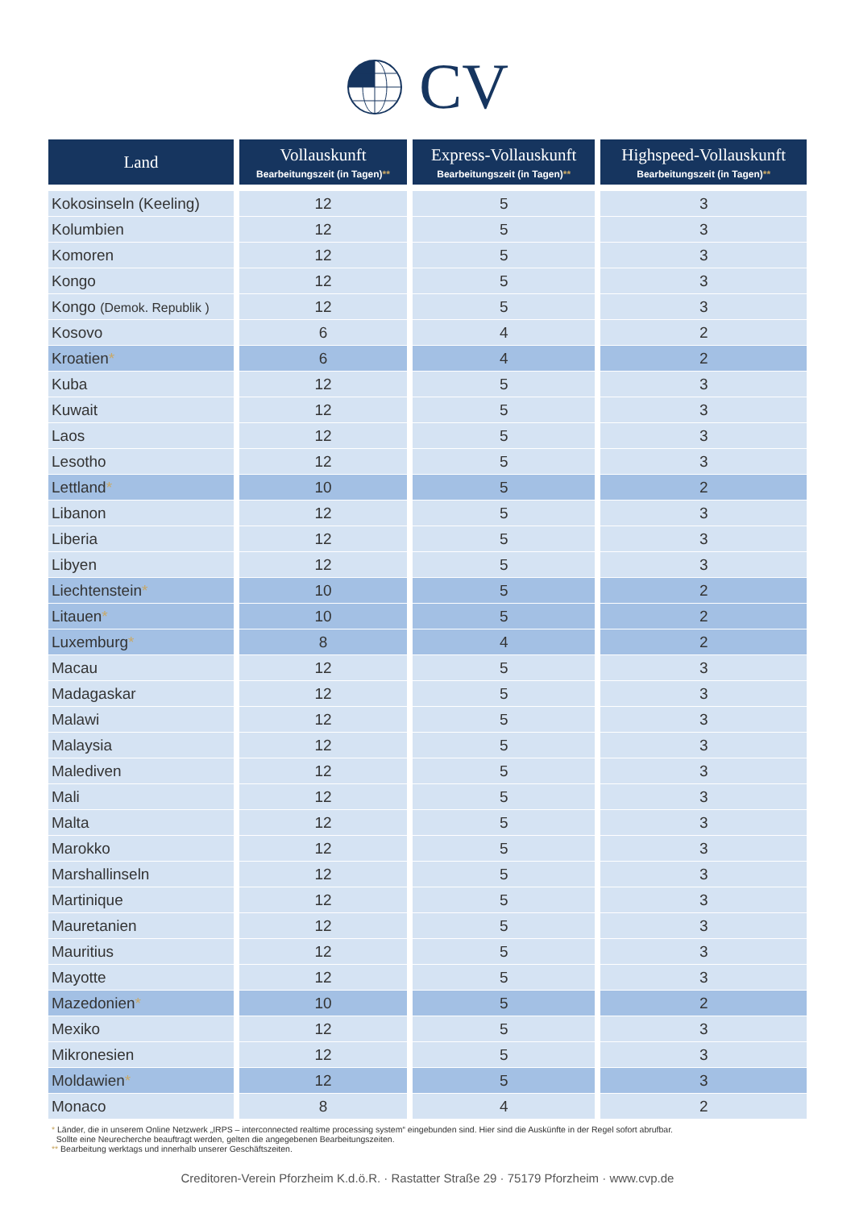CV
| Land | Vollauskunft Bearbeitungszeit (in Tagen) ** | Express-Vollauskunft Bearbeitungszeit (in Tagen) ** | Highspeed-Vollauskunft Bearbeitungszeit (in Tagen) ** |
| --- | --- | --- | --- |
| Kokosinseln (Keeling) | 12 | 5 | 3 |
| Kolumbien | 12 | 5 | 3 |
| Komoren | 12 | 5 | 3 |
| Kongo | 12 | 5 | 3 |
| Kongo (Demok. Republik ) | 12 | 5 | 3 |
| Kosovo | 6 | 4 | 2 |
| Kroatien * | 6 | 4 | 2 |
| Kuba | 12 | 5 | 3 |
| Kuwait | 12 | 5 | 3 |
| Laos | 12 | 5 | 3 |
| Lesotho | 12 | 5 | 3 |
| Lettland * | 10 | 5 | 2 |
| Libanon | 12 | 5 | 3 |
| Liberia | 12 | 5 | 3 |
| Libyen | 12 | 5 | 3 |
| Liechtenstein * | 10 | 5 | 2 |
| Litauen * | 10 | 5 | 2 |
| Luxemburg * | 8 | 4 | 2 |
| Macau | 12 | 5 | 3 |
| Madagaskar | 12 | 5 | 3 |
| Malawi | 12 | 5 | 3 |
| Malaysia | 12 | 5 | 3 |
| Malediven | 12 | 5 | 3 |
| Mali | 12 | 5 | 3 |
| Malta | 12 | 5 | 3 |
| Marokko | 12 | 5 | 3 |
| Marshallinseln | 12 | 5 | 3 |
| Martinique | 12 | 5 | 3 |
| Mauretanien | 12 | 5 | 3 |
| Mauritius | 12 | 5 | 3 |
| Mayotte | 12 | 5 | 3 |
| Mazedonien * | 10 | 5 | 2 |
| Mexiko | 12 | 5 | 3 |
| Mikronesien | 12 | 5 | 3 |
| Moldawien * | 12 | 5 | 3 |
| Monaco | 8 | 4 | 2 |
* Länder, die in unserem Online Netzwerk „IRPS – interconnected realtime processing system“ eingebunden sind. Hier sind die Auskünfte in der Regel sofort abrufbar.
Sollte eine Neurecherche beauftragt werden, gelten die angegebenen Bearbeitungszeiten.
** Bearbeitung werktags und innerhalb unserer Geschäftszeiten.
Creditoren-Verein Pforzheim K.d.ö.R. · Rastatter Straße 29 · 75179 Pforzheim · www.cvp.de